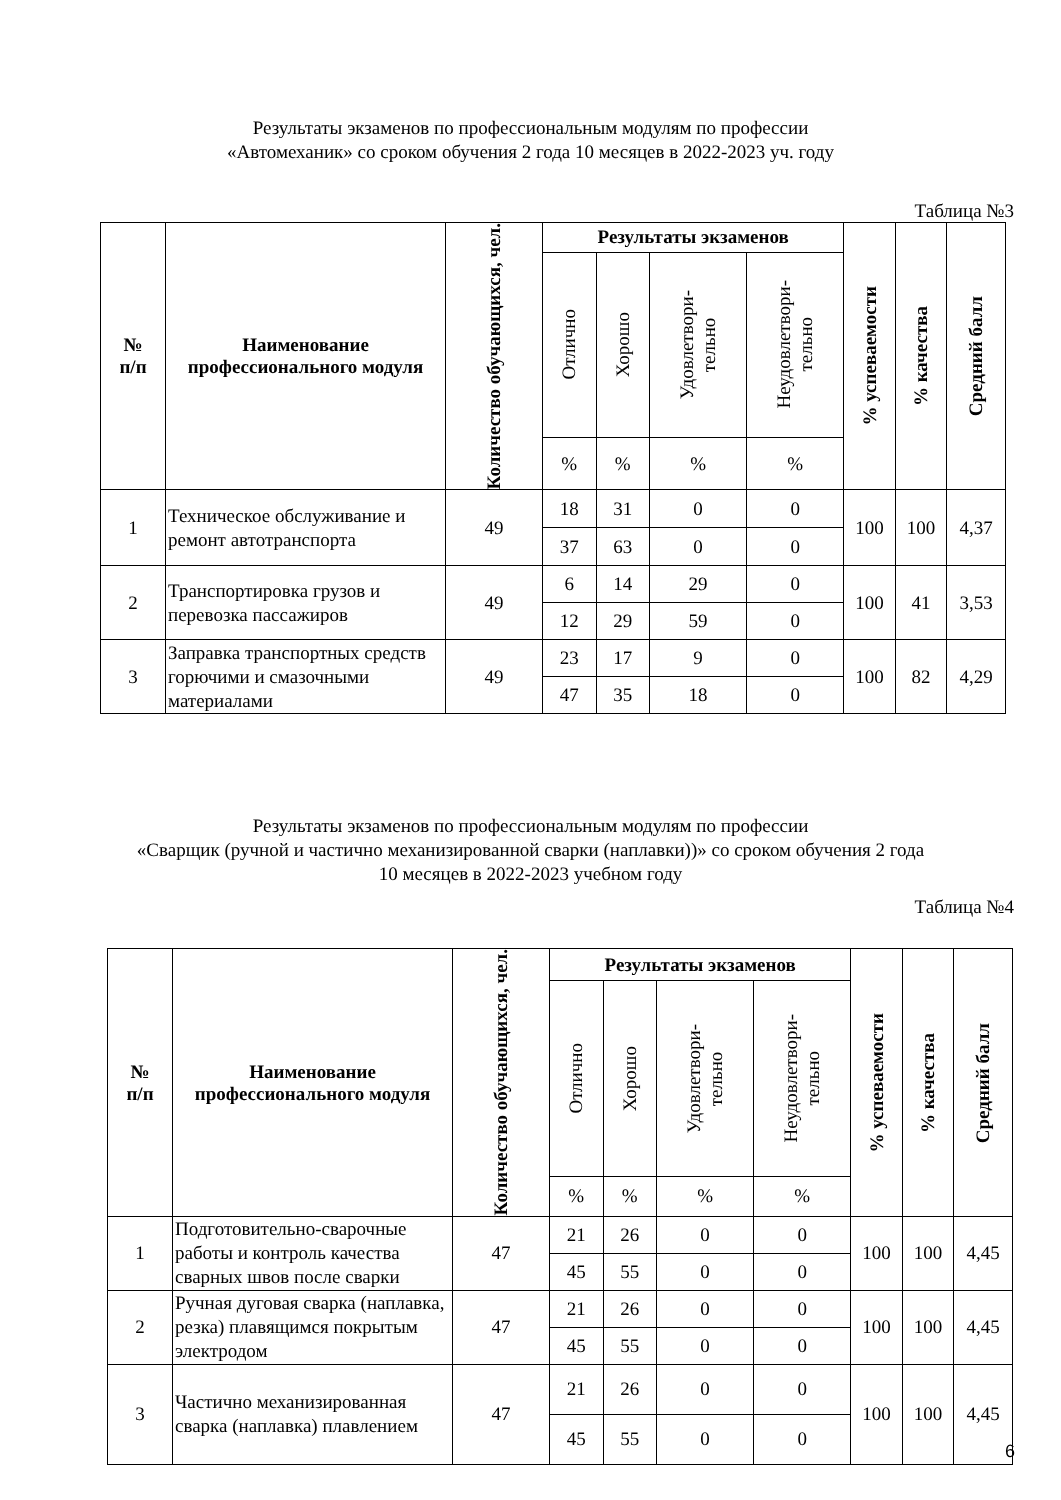Результаты экзаменов по профессиональным модулям по профессии
«Автомеханик» со сроком обучения 2 года 10 месяцев в 2022-2023 уч. году
Таблица №3
| № п/п | Наименование профессионального модуля | Количество обучающихся, чел. | Результаты экзаменов | | | | % успеваемости | % качества | Средний балл |
| --- | --- | --- | --- | --- | --- | --- | --- | --- | --- |
| | | | Отлично | Хорошо | Удовлетвори- тельно | Неудовлетвори- тельно | | | |
| | | | % | % | % | % | | | |
| 1 | Техническое обслуживание и ремонт автотранспорта | 49 | 18 | 31 | 0 | 0 | 100 | 100 | 4,37 |
| | | | 37 | 63 | 0 | 0 | | | |
| 2 | Транспортировка грузов и перевозка пассажиров | 49 | 6 | 14 | 29 | 0 | 100 | 41 | 3,53 |
| | | | 12 | 29 | 59 | 0 | | | |
| 3 | Заправка транспортных средств горючими и смазочными материалами | 49 | 23 | 17 | 9 | 0 | 100 | 82 | 4,29 |
| | | | 47 | 35 | 18 | 0 | | | |
Результаты экзаменов по профессиональным модулям по профессии
«Сварщик (ручной и частично механизированной сварки (наплавки))» со сроком обучения 2 года
10 месяцев в 2022-2023 учебном году
Таблица №4
| № п/п | Наименование профессионального модуля | Количество обучающихся, чел. | Результаты экзаменов | | | | % успеваемости | % качества | Средний балл |
| --- | --- | --- | --- | --- | --- | --- | --- | --- | --- |
| | | | Отлично | Хорошо | Удовлетвори- тельно | Неудовлетвори- тельно | | | |
| | | | % | % | % | % | | | |
| 1 | Подготовительно-сварочные работы и контроль качества сварных швов после сварки | 47 | 21 | 26 | 0 | 0 | 100 | 100 | 4,45 |
| | | | 45 | 55 | 0 | 0 | | | |
| 2 | Ручная дуговая сварка (наплавка, резка) плавящимся покрытым электродом | 47 | 21 | 26 | 0 | 0 | 100 | 100 | 4,45 |
| | | | 45 | 55 | 0 | 0 | | | |
| 3 | Частично механизированная сварка (наплавка) плавлением | 47 | 21 | 26 | 0 | 0 | 100 | 100 | 4,45 |
| | | | 45 | 55 | 0 | 0 | | | |
6